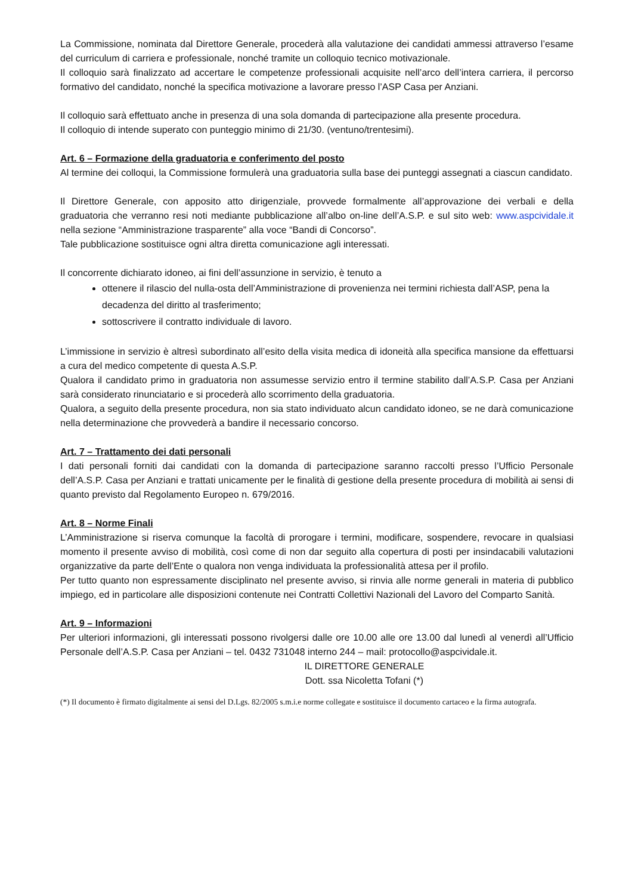La Commissione, nominata dal Direttore Generale, procederà alla valutazione dei candidati ammessi attraverso l’esame del curriculum di carriera e professionale, nonché tramite un colloquio tecnico motivazionale.
Il colloquio sarà finalizzato ad accertare le competenze professionali acquisite nell’arco dell’intera carriera, il percorso formativo del candidato, nonché la specifica motivazione a lavorare presso l’ASP Casa per Anziani.
Il colloquio sarà effettuato anche in presenza di una sola domanda di partecipazione alla presente procedura.
Il colloquio di intende superato con punteggio minimo di 21/30. (ventuno/trentesimi).
Art. 6 – Formazione della graduatoria e conferimento del posto
Al termine dei colloqui, la Commissione formulerà una graduatoria sulla base dei punteggi assegnati a ciascun candidato.
Il Direttore Generale, con apposito atto dirigenziale, provvede formalmente all’approvazione dei verbali e della graduatoria che verranno resi noti mediante pubblicazione all’albo on-line dell’A.S.P. e sul sito web: www.aspcividale.it nella sezione “Amministrazione trasparente” alla voce “Bandi di Concorso”.
Tale pubblicazione sostituisce ogni altra diretta comunicazione agli interessati.
Il concorrente dichiarato idoneo, ai fini dell’assunzione in servizio, è tenuto a
ottenere il rilascio del nulla-osta dell’Amministrazione di provenienza nei termini richiesta dall’ASP, pena la decadenza del diritto al trasferimento;
sottoscrivere il contratto individuale di lavoro.
L’immissione in servizio è altresì subordinato all’esito della visita medica di idoneità alla specifica mansione da effettuarsi a cura del medico competente di questa A.S.P.
Qualora il candidato primo in graduatoria non assumesse servizio entro il termine stabilito dall’A.S.P. Casa per Anziani sarà considerato rinunciatario e si procederà allo scorrimento della graduatoria.
Qualora, a seguito della presente procedura, non sia stato individuato alcun candidato idoneo, se ne darà comunicazione nella determinazione che provvederà a bandire il necessario concorso.
Art. 7 – Trattamento dei dati personali
I dati personali forniti dai candidati con la domanda di partecipazione saranno raccolti presso l’Ufficio Personale dell’A.S.P. Casa per Anziani e trattati unicamente per le finalità di gestione della presente procedura di mobilità ai sensi di quanto previsto dal Regolamento Europeo n. 679/2016.
Art. 8 – Norme Finali
L’Amministrazione si riserva comunque la facoltà di prorogare i termini, modificare, sospendere, revocare in qualsiasi momento il presente avviso di mobilità, così come di non dar seguito alla copertura di posti per insindacabili valutazioni organizzative da parte dell’Ente o qualora non venga individuata la professionalità attesa per il profilo.
Per tutto quanto non espressamente disciplinato nel presente avviso, si rinvia alle norme generali in materia di pubblico impiego, ed in particolare alle disposizioni contenute nei Contratti Collettivi Nazionali del Lavoro del Comparto Sanità.
Art. 9 – Informazioni
Per ulteriori informazioni, gli interessati possono rivolgersi dalle ore 10.00 alle ore 13.00 dal lunedì al venerdì all’Ufficio Personale dell’A.S.P. Casa per Anziani – tel. 0432 731048 interno 244 – mail: protocollo@aspcividale.it.
IL DIRETTORE GENERALE
Dott. ssa Nicoletta Tofani (*)
(*) Il documento è firmato digitalmente ai sensi del D.Lgs. 82/2005 s.m.i.e norme collegate e sostituisce il documento cartaceo e la firma autografa.